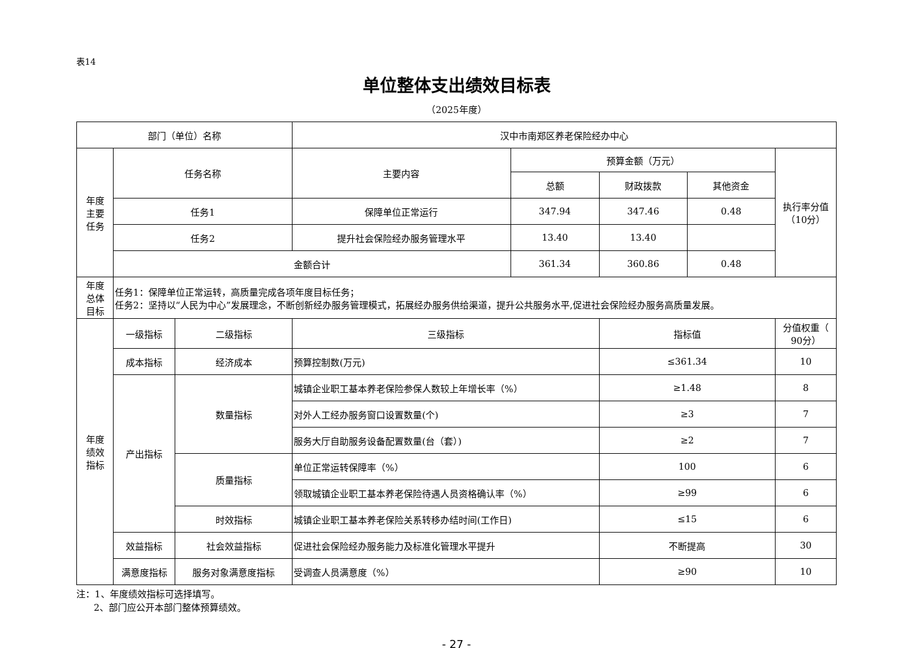表14
单位整体支出绩效目标表
（2025年度）
| 部门（单位）名称 | | | 汉中市南郑区养老保险经办中心 | | | | |
| 年度 主要 任务 | 任务名称 | | 主要内容 | 预算金额（万元） | | | 执行率分值 （10分） |
| | | | | 总额 | 财政拨款 | 其他资金 | |
| | 任务1 | | 保障单位正常运行 | 347.94 | 347.46 | 0.48 | |
| | 任务2 | | 提升社会保险经办服务管理水平 | 13.40 | 13.40 | | |
| | 金额合计 | | | 361.34 | 360.86 | 0.48 | |
| 年度 总体 目标 | 任务1：保障单位正常运转，高质量完成各项年度目标任务； 任务2：坚持以“人民为中心”发展理念，不断创新经办服务管理模式，拓展经办服务供给渠道，提升公共服务水平,促进社会保险经办服务高质量发展。 | | | | | | |
| 年度 绩效 指标 | 一级指标 | 二级指标 | 三级指标 | | 指标值 | | 分值权重（ 90分） |
| | 成本指标 | 经济成本 | 预算控制数(万元) | | ≤361.34 | | 10 |
| | 产出指标 | 数量指标 | 城镇企业职工基本养老保险参保人数较上年增长率（%） | | ≥1.48 | | 8 |
| | | | 对外人工经办服务窗口设置数量(个) | | ≥3 | | 7 |
| | | | 服务大厅自助服务设备配置数量(台（套）) | | ≥2 | | 7 |
| | | 质量指标 | 单位正常运转保障率（%） | | 100 | | 6 |
| | | | 领取城镇企业职工基本养老保险待遇人员资格确认率（%） | | ≥99 | | 6 |
| | | 时效指标 | 城镇企业职工基本养老保险关系转移办结时间(工作日) | | ≤15 | | 6 |
| | 效益指标 | 社会效益指标 | 促进社会保险经办服务能力及标准化管理水平提升 | | 不断提高 | | 30 |
| | 满意度指标 | 服务对象满意度指标 | 受调查人员满意度（%） | | ≥90 | | 10 |
注：1、年度绩效指标可选择填写。
2、部门应公开本部门整体预算绩效。
- 27 -